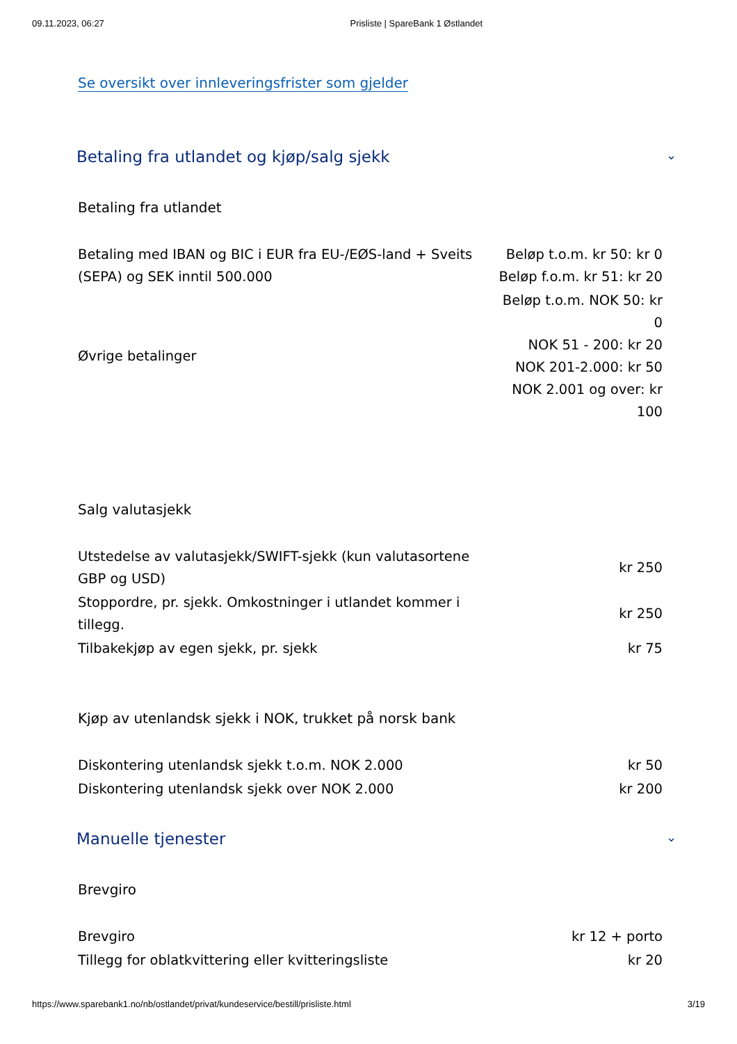09.11.2023, 06:27 Prisliste | SpareBank 1 Østlandet
Se oversikt over innleveringsfrister som gjelder
Betaling fra utlandet og kjøp/salg sjekk ⌄
Betaling fra utlandet
| Betaling med IBAN og BIC i EUR fra EU-/EØS-land + Sveits (SEPA) og SEK inntil 500.000 | Beløp t.o.m. kr 50: kr 0 Beløp f.o.m. kr 51: kr 20 |
| Øvrige betalinger | Beløp t.o.m. NOK 50: kr 0 NOK 51 - 200: kr 20 NOK 201-2.000: kr 50 NOK 2.001 og over: kr 100 |
Salg valutasjekk
| Utstedelse av valutasjekk/SWIFT-sjekk (kun valutasortene GBP og USD) | kr 250 |
| Stoppordre, pr. sjekk. Omkostninger i utlandet kommer i tillegg. | kr 250 |
| Tilbakekjøp av egen sjekk, pr. sjekk | kr 75 |
Kjøp av utenlandsk sjekk i NOK, trukket på norsk bank
| Diskontering utenlandsk sjekk t.o.m. NOK 2.000 | kr 50 |
| Diskontering utenlandsk sjekk over NOK 2.000 | kr 200 |
Manuelle tjenester ⌄
Brevgiro
| Brevgiro | kr 12 + porto |
| Tillegg for oblatkvittering eller kvitteringsliste | kr 20 |
https://www.sparebank1.no/nb/ostlandet/privat/kundeservice/bestill/prisliste.html 3/19